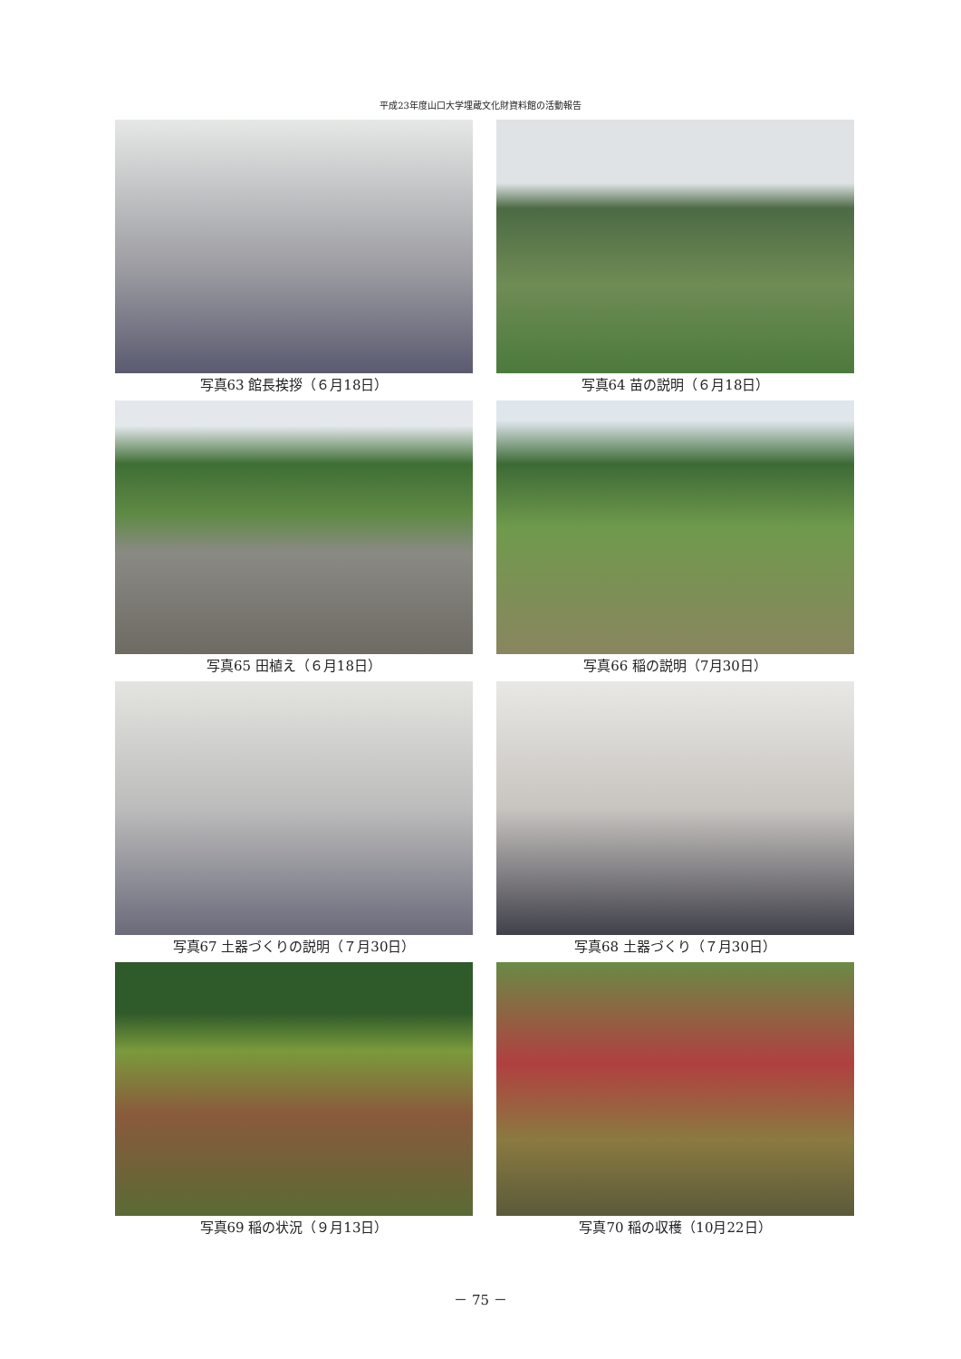平成23年度山口大学埋蔵文化財資料館の活動報告
写真63 館長挨拶（６月18日）
写真64 苗の説明（６月18日）
写真65 田植え（６月18日）
写真66 稲の説明（7月30日）
写真67 土器づくりの説明（７月30日）
写真68 土器づくり（７月30日）
写真69 稲の状況（９月13日）
写真70 稲の収穫（10月22日）
－ 75 －